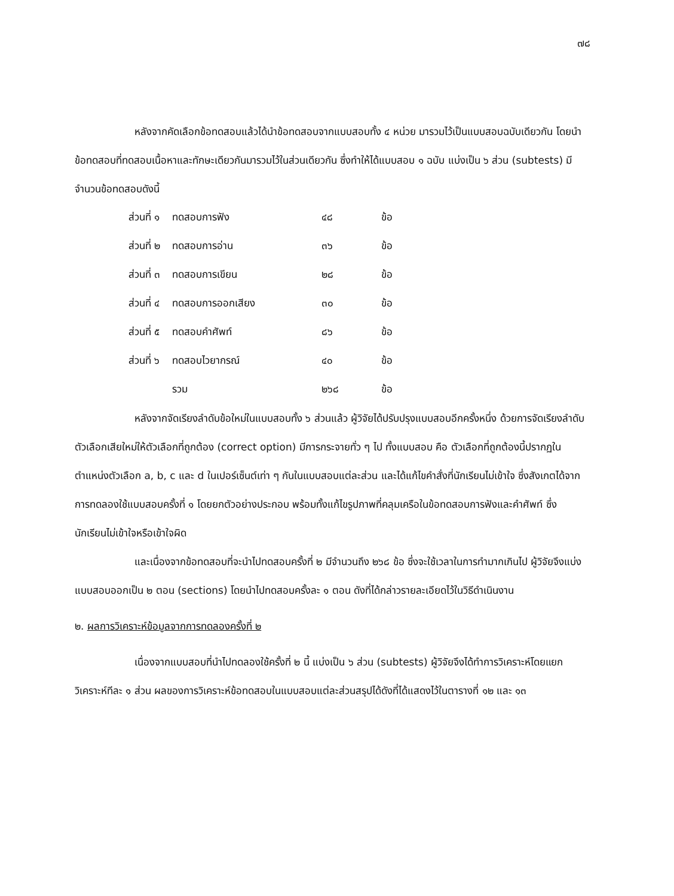๗๘
หลังจากคัดเลือกข้อทดสอบแล้วได้นำข้อทดสอบจากแบบสอบทั้ง ๔ หน่วย มารวมไว้เป็นแบบสอบฉบับเดียวกัน โดยนำข้อทดสอบที่ทดสอบเนื้อหาและทักษะเดียวกันมารวมไว้ในส่วนเดียวกัน ซึ่งทำให้ได้แบบสอบ ๑ ฉบับ แบ่งเป็น ๖ ส่วน (subtests) มีจำนวนข้อทดสอบดังนี้
| ส่วนที่ ๑ | ทดสอบการฟัง | ๔๘ | ข้อ |
| ส่วนที่ ๒ | ทดสอบการอ่าน | ๓๖ | ข้อ |
| ส่วนที่ ๓ | ทดสอบการเขียน | ๒๘ | ข้อ |
| ส่วนที่ ๔ | ทดสอบการออกเสียง | ๓๐ | ข้อ |
| ส่วนที่ ๕ | ทดสอบคำศัพท์ | ๘๖ | ข้อ |
| ส่วนที่ ๖ | ทดสอบไวยากรณ์ | ๔๐ | ข้อ |
| | รวม | ๒๖๘ | ข้อ |
หลังจากจัดเรียงลำดับข้อใหม่ในแบบสอบทั้ง ๖ ส่วนแล้ว ผู้วิจัยได้ปรับปรุงแบบสอบอีกครั้งหนึ่ง ด้วยการจัดเรียงลำดับตัวเลือกเสียใหม่ให้ตัวเลือกที่ถูกต้อง (correct option) มีการกระจายทั่ว ๆ ไป ทั้งแบบสอบ คือ ตัวเลือกที่ถูกต้องนี้ปรากฏในตำแหน่งตัวเลือก a, b, c และ d ในเปอร์เซ็นต์เท่า ๆ กันในแบบสอบแต่ละส่วน และได้แก้ไขคำสั่งที่นักเรียนไม่เข้าใจ ซึ่งสังเกตได้จากการทดลองใช้แบบสอบครั้งที่ ๑ โดยยกตัวอย่างประกอบ พร้อมทั้งแก้ไขรูปภาพที่คลุมเครือในข้อทดสอบการฟังและคำศัพท์ ซึ่งนักเรียนไม่เข้าใจหรือเข้าใจผิด
และเนื่องจากข้อทดสอบที่จะนำไปทดสอบครั้งที่ ๒ มีจำนวนถึง ๒๖๘ ข้อ ซึ่งจะใช้เวลาในการทำมากเกินไป ผู้วิจัยจึงแบ่งแบบสอบออกเป็น ๒ ตอน (sections) โดยนำไปทดสอบครั้งละ ๑ ตอน ดังที่ได้กล่าวรายละเอียดไว้ในวิธีดำเนินงาน
๒. ผลการวิเคราะห์ข้อมูลจากการทดลองครั้งที่ ๒
เนื่องจากแบบสอบที่นำไปทดลองใช้ครั้งที่ ๒ นี้ แบ่งเป็น ๖ ส่วน (subtests) ผู้วิจัยจึงได้ทำการวิเคราะห์โดยแยกวิเคราะห์ทีละ ๑ ส่วน ผลของการวิเคราะห์ข้อทดสอบในแบบสอบแต่ละส่วนสรุปได้ดังที่ได้แสดงไว้ในตารางที่ ๑๒ และ ๑๓